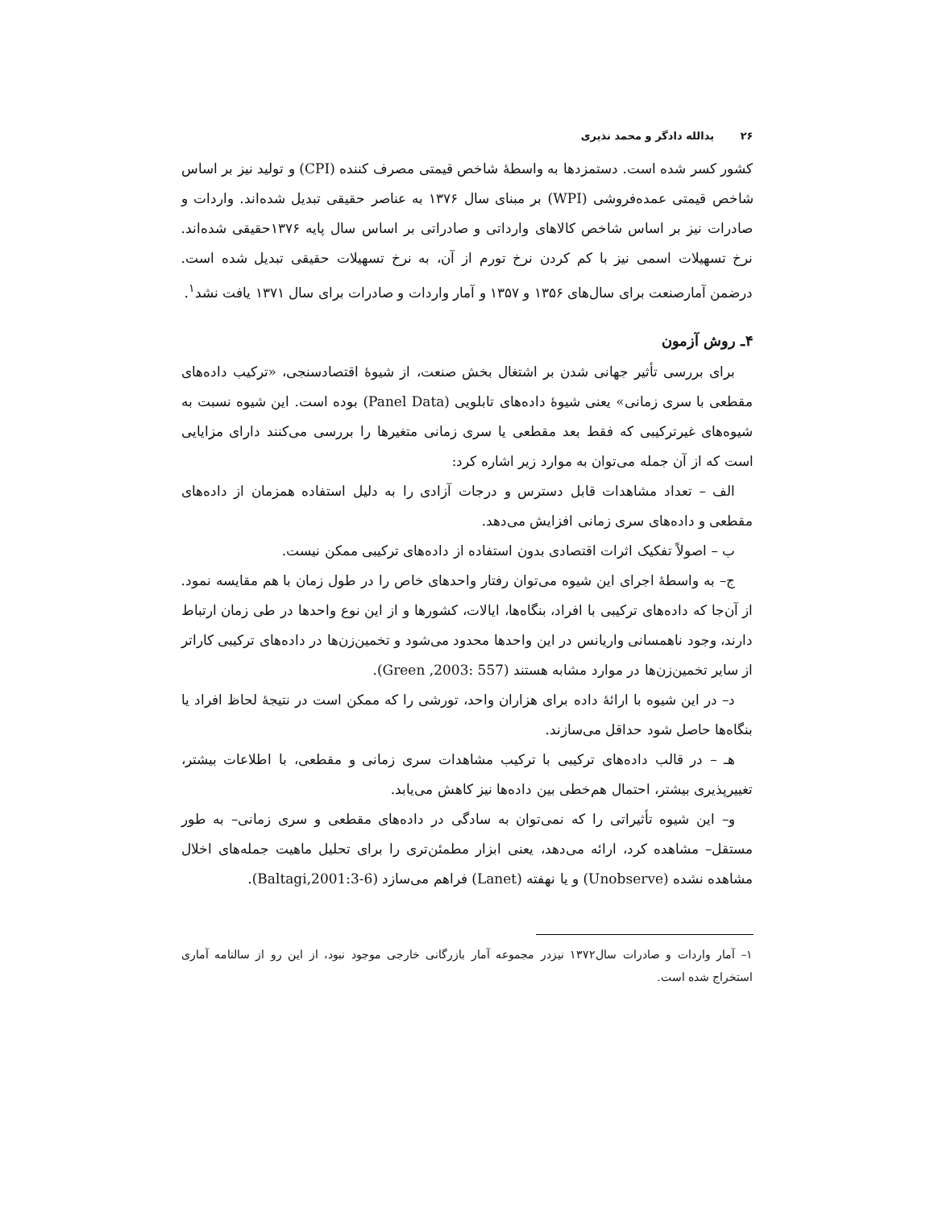۲۶ یدالله دادگر و محمد نذیری
کشور کسر شده است. دستمزدها به واسطهٔ شاخص قیمتی مصرف کننده (CPI) و تولید نیز بر اساس شاخص قیمتی عمده‌فروشی (WPI) بر مبنای سال ۱۳۷۶ به عناصر حقیقی تبدیل شده‌اند. واردات و صادرات نیز بر اساس شاخص کالاهای وارداتی و صادراتی بر اساس سال پایه ۱۳۷۶حقیقی شده‌اند. نرخ تسهیلات اسمی نیز با کم کردن نرخ تورم از آن، به نرخ تسهیلات حقیقی تبدیل شده است. درضمن آمارصنعت برای سال‌های ۱۳۵۶ و ۱۳۵۷ و آمار واردات و صادرات برای سال ۱۳۷۱ یافت نشد<sup>۱</sup>.
۴ـ روش آزمون
برای بررسی تأثیر جهانی شدن بر اشتغال بخش صنعت، از شیوهٔ اقتصادسنجی، «ترکیب داده‌های مقطعی با سری زمانی» یعنی شیوهٔ داده‌های تابلویی (Panel Data) بوده است. این شیوه نسبت به شیوه‌های غیرترکیبی که فقط بعد مقطعی یا سری زمانی متغیرها را بررسی می‌کنند دارای مزایایی است که از آن جمله می‌توان به موارد زیر اشاره کرد:
الف – تعداد مشاهدات قابل دسترس و درجات آزادی را به دلیل استفاده همزمان از داده‌های مقطعی و داده‌های سری زمانی افزایش می‌دهد.
ب – اصولاً تفکیک اثرات اقتصادی بدون استفاده از داده‌های ترکیبی ممکن نیست.
ج– به واسطهٔ اجرای این شیوه می‌توان رفتار واحدهای خاص را در طول زمان با هم مقایسه نمود. از آن‌جا که داده‌های ترکیبی با افراد، بنگاه‌ها، ایالات، کشورها و از این نوع واحدها در طی زمان ارتباط دارند، وجود ناهمسانی واریانس در این واحدها محدود می‌شود و تخمین‌زن‌ها در داده‌های ترکیبی کاراتر از سایر تخمین‌زن‌ها در موارد مشابه هستند (Green ,2003: 557).
د– در این شیوه با ارائهٔ داده برای هزاران واحد، تورشی را که ممکن است در نتیجهٔ لحاظ افراد یا بنگاه‌ها حاصل شود حداقل می‌سازند.
هـ – در قالب داده‌های ترکیبی با ترکیب مشاهدات سری زمانی و مقطعی، با اطلاعات بیشتر، تغییرپذیری بیشتر، احتمال هم‌خطی بین داده‌ها نیز کاهش می‌یابد.
و– این شیوه تأثیراتی را که نمی‌توان به سادگی در داده‌های مقطعی و سری زمانی– به طور مستقل– مشاهده کرد، ارائه می‌دهد، یعنی ابزار مطمئن‌تری را برای تحلیل ماهیت جمله‌های اخلال مشاهده نشده (Unobserve) و یا نهفته (Lanet) فراهم می‌سازد (Baltagi,2001:3-6).
۱– آمار واردات و صادرات سال۱۳۷۲ نیزدر مجموعه آمار بازرگانی خارجی موجود نبود، از این رو از سالنامه آماری استخراج شده است.